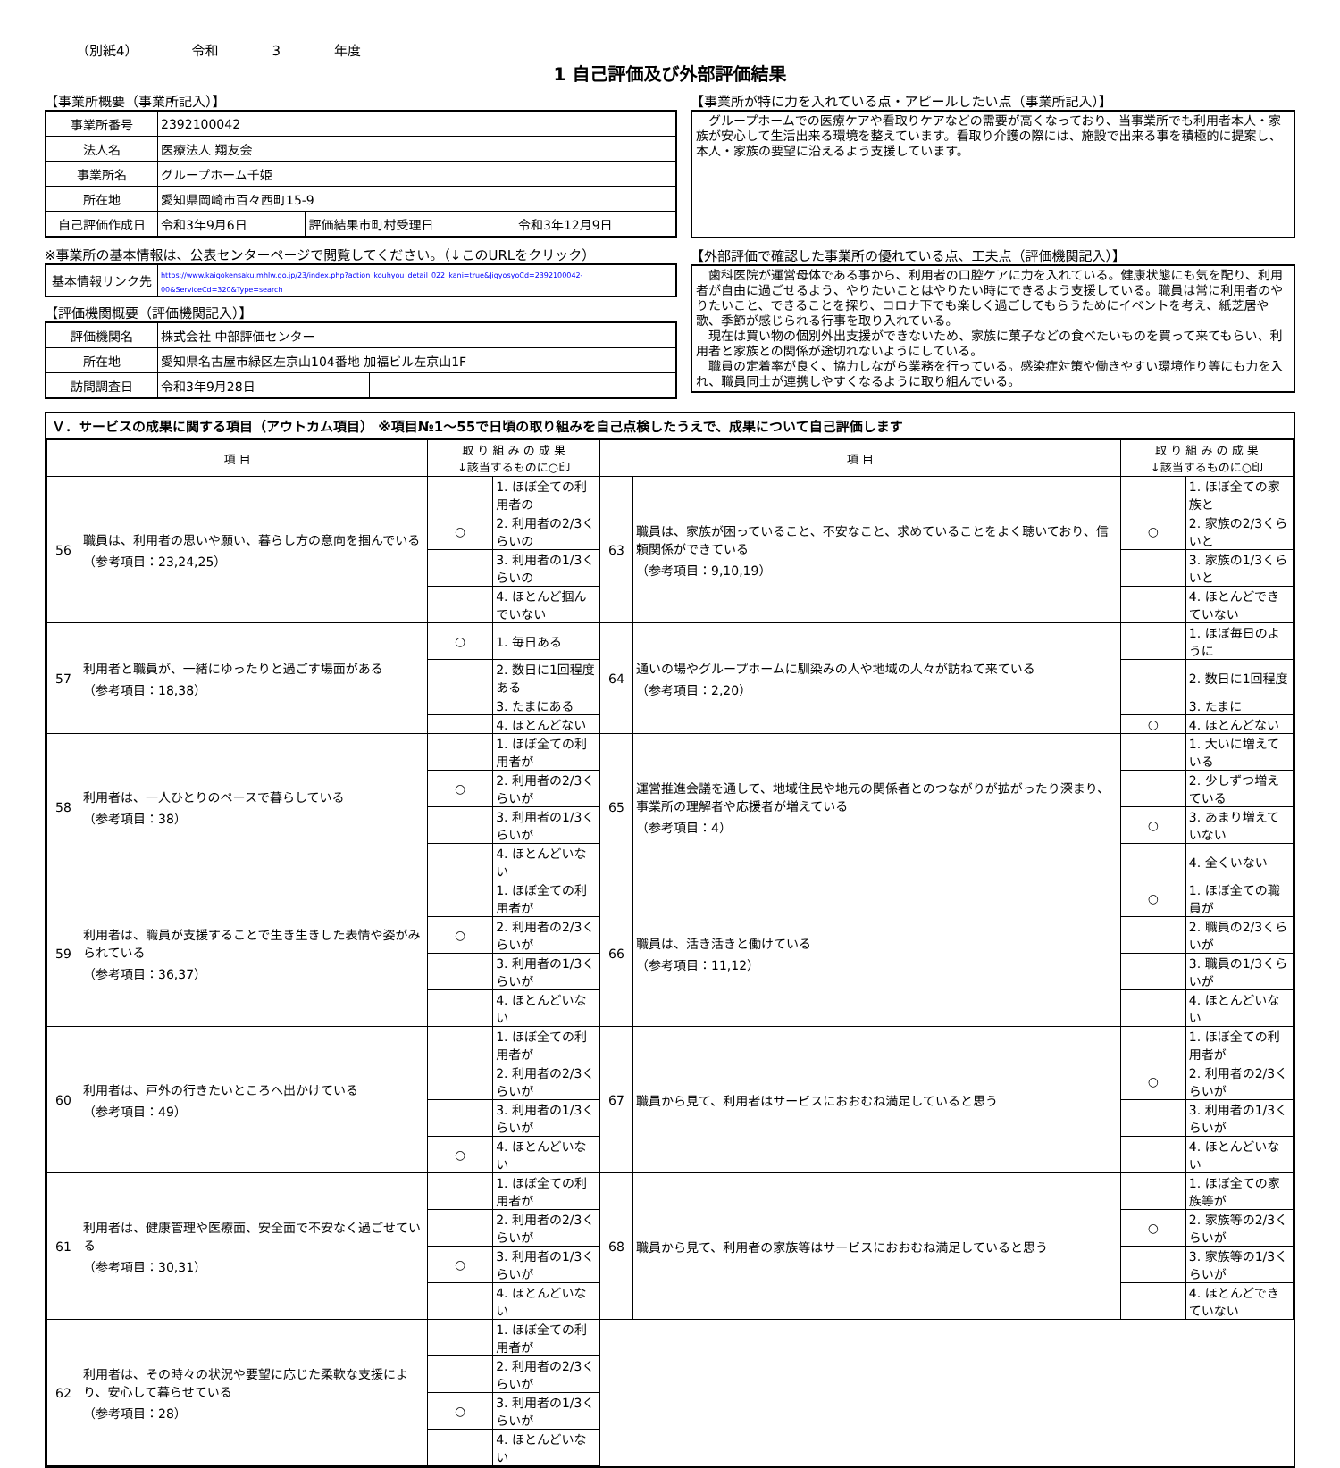（別紙4） 令和 3 年度
1 自己評価及び外部評価結果
【事業所概要（事業所記入）】
| 事業所番号 | 2392100042 | | |
| 法人名 | 医療法人 翔友会 | | |
| 事業所名 | グループホーム千姫 | | |
| 所在地 | 愛知県岡崎市百々西町15-9 | | |
| 自己評価作成日 | 令和3年9月6日 | 評価結果市町村受理日 | 令和3年12月9日 |
※事業所の基本情報は、公表センターページで閲覧してください。（↓このURLをクリック）
| 基本情報リンク先 | https://www.kaigokensaku.mhlw.go.jp/23/index.php?action_kouhyou_detail_022_kani=true&JigyosyoCd=2392100042-00&ServiceCd=320&Type=search |
【評価機関概要（評価機関記入）】
| 評価機関名 | 株式会社 中部評価センター | |
| 所在地 | 愛知県名古屋市緑区左京山104番地 加福ビル左京山1F | |
| 訪問調査日 | 令和3年9月28日 | |
【事業所が特に力を入れている点・アピールしたい点（事業所記入）】
　グループホームでの医療ケアや看取りケアなどの需要が高くなっており、当事業所でも利用者本人・家族が安心して生活出来る環境を整えています。看取り介護の際には、施設で出来る事を積極的に提案し、本人・家族の要望に沿えるよう支援しています。
【外部評価で確認した事業所の優れている点、工夫点（評価機関記入）】
　歯科医院が運営母体である事から、利用者の口腔ケアに力を入れている。健康状態にも気を配り、利用者が自由に過ごせるよう、やりたいことはやりたい時にできるよう支援している。職員は常に利用者のやりたいこと、できることを探り、コロナ下でも楽しく過ごしてもらうためにイベントを考え、紙芝居や歌、季節が感じられる行事を取り入れている。
　現在は買い物の個別外出支援ができないため、家族に菓子などの食べたいものを買って来てもらい、利用者と家族との関係が途切れないようにしている。
　職員の定着率が良く、協力しながら業務を行っている。感染症対策や働きやすい環境作り等にも力を入れ、職員同士が連携しやすくなるように取り組んでいる。
Ｖ．サービスの成果に関する項目（アウトカム項目） ※項目№1～55で日頃の取り組みを自己点検したうえで、成果について自己評価します
| 項 目 | | 取 り 組 み の 成 果 ↓該当するものに○印 | | 項 目 | | 取 り 組 み の 成 果 ↓該当するものに○印 | |
| --- | --- | --- | --- | --- | --- | --- | --- |
| 56 | 職員は、利用者の思いや願い、暮らし方の意向を掴んでいる （参考項目：23,24,25） | | 1. ほぼ全ての利用者の | 63 | 職員は、家族が困っていること、不安なこと、求めていることをよく聴いており、信頼関係ができている （参考項目：9,10,19） | | 1. ほぼ全ての家族と |
| | | ○ | 2. 利用者の2/3くらいの | | | ○ | 2. 家族の2/3くらいと |
| | | | 3. 利用者の1/3くらいの | | | | 3. 家族の1/3くらいと |
| | | | 4. ほとんど掴んでいない | | | | 4. ほとんどできていない |
| 57 | 利用者と職員が、一緒にゆったりと過ごす場面がある （参考項目：18,38） | ○ | 1. 毎日ある | 64 | 通いの場やグループホームに馴染みの人や地域の人々が訪ねて来ている （参考項目：2,20） | | 1. ほぼ毎日のように |
| | | | 2. 数日に1回程度ある | | | | 2. 数日に1回程度 |
| | | | 3. たまにある | | | | 3. たまに |
| | | | 4. ほとんどない | | | ○ | 4. ほとんどない |
| 58 | 利用者は、一人ひとりのペースで暮らしている （参考項目：38） | | 1. ほぼ全ての利用者が | 65 | 運営推進会議を通して、地域住民や地元の関係者とのつながりが拡がったり深まり、事業所の理解者や応援者が増えている （参考項目：4） | | 1. 大いに増えている |
| | | ○ | 2. 利用者の2/3くらいが | | | | 2. 少しずつ増えている |
| | | | 3. 利用者の1/3くらいが | | | ○ | 3. あまり増えていない |
| | | | 4. ほとんどいない | | | | 4. 全くいない |
| 59 | 利用者は、職員が支援することで生き生きした表情や姿がみられている （参考項目：36,37） | | 1. ほぼ全ての利用者が | 66 | 職員は、活き活きと働けている （参考項目：11,12） | ○ | 1. ほぼ全ての職員が |
| | | ○ | 2. 利用者の2/3くらいが | | | | 2. 職員の2/3くらいが |
| | | | 3. 利用者の1/3くらいが | | | | 3. 職員の1/3くらいが |
| | | | 4. ほとんどいない | | | | 4. ほとんどいない |
| 60 | 利用者は、戸外の行きたいところへ出かけている （参考項目：49） | | 1. ほぼ全ての利用者が | 67 | 職員から見て、利用者はサービスにおおむね満足していると思う | | 1. ほぼ全ての利用者が |
| | | | 2. 利用者の2/3くらいが | | | ○ | 2. 利用者の2/3くらいが |
| | | | 3. 利用者の1/3くらいが | | | | 3. 利用者の1/3くらいが |
| | | ○ | 4. ほとんどいない | | | | 4. ほとんどいない |
| 61 | 利用者は、健康管理や医療面、安全面で不安なく過ごせている （参考項目：30,31） | | 1. ほぼ全ての利用者が | 68 | 職員から見て、利用者の家族等はサービスにおおむね満足していると思う | | 1. ほぼ全ての家族等が |
| | | | 2. 利用者の2/3くらいが | | | ○ | 2. 家族等の2/3くらいが |
| | | ○ | 3. 利用者の1/3くらいが | | | | 3. 家族等の1/3くらいが |
| | | | 4. ほとんどいない | | | | 4. ほとんどできていない |
| 62 | 利用者は、その時々の状況や要望に応じた柔軟な支援により、安心して暮らせている （参考項目：28） | | 1. ほぼ全ての利用者が | | | | |
| | | | 2. 利用者の2/3くらいが | | | | |
| | | ○ | 3. 利用者の1/3くらいが | | | | |
| | | | 4. ほとんどいない | | | | |